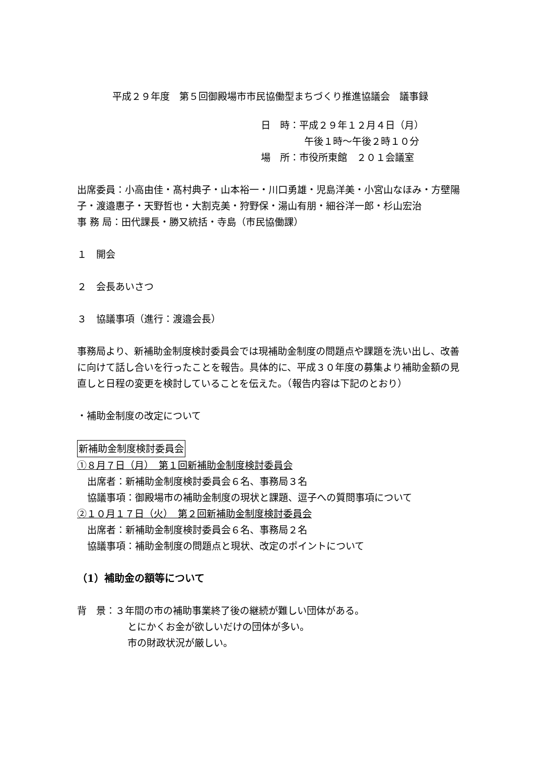平成２９年度　第５回御殿場市市民協働型まちづくり推進協議会　議事録
日　時：平成２９年１２月４日（月）
午後１時～午後２時１０分
場　所：市役所東館　２０１会議室
出席委員：小高由佳・髙村典子・山本裕一・川口勇雄・児島洋美・小宮山なほみ・方壁陽子・渡邉惠子・天野哲也・大割克美・狩野保・湯山有朋・細谷洋一郎・杉山宏治
事 務 局：田代課長・勝又統括・寺島（市民協働課）
１　開会
２　会長あいさつ
３　協議事項（進行：渡邉会長）
事務局より、新補助金制度検討委員会では現補助金制度の問題点や課題を洗い出し、改善に向けて話し合いを行ったことを報告。具体的に、平成３０年度の募集より補助金額の見直しと日程の変更を検討していることを伝えた。（報告内容は下記のとおり）
・補助金制度の改定について
新補助金制度検討委員会
①８月７日（月）　第１回新補助金制度検討委員会
出席者：新補助金制度検討委員会６名、事務局３名
協議事項：御殿場市の補助金制度の現状と課題、逗子への質問事項について
②１０月１７日（火）　第２回新補助金制度検討委員会
出席者：新補助金制度検討委員会６名、事務局２名
協議事項：補助金制度の問題点と現状、改定のポイントについて
（1）補助金の額等について
背　景：３年間の市の補助事業終了後の継続が難しい団体がある。
とにかくお金が欲しいだけの団体が多い。
市の財政状況が厳しい。